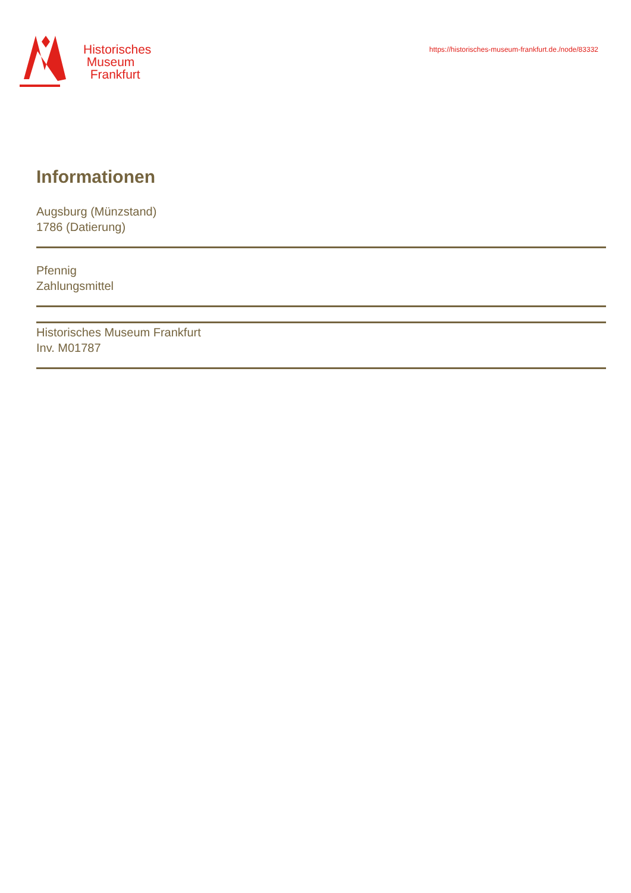Historisches
Museum
Frankfurt
https://historisches-museum-frankfurt.de./node/83332
Informationen
Augsburg (Münzstand)
1786 (Datierung)
Pfennig
Zahlungsmittel
Historisches Museum Frankfurt
Inv. M01787